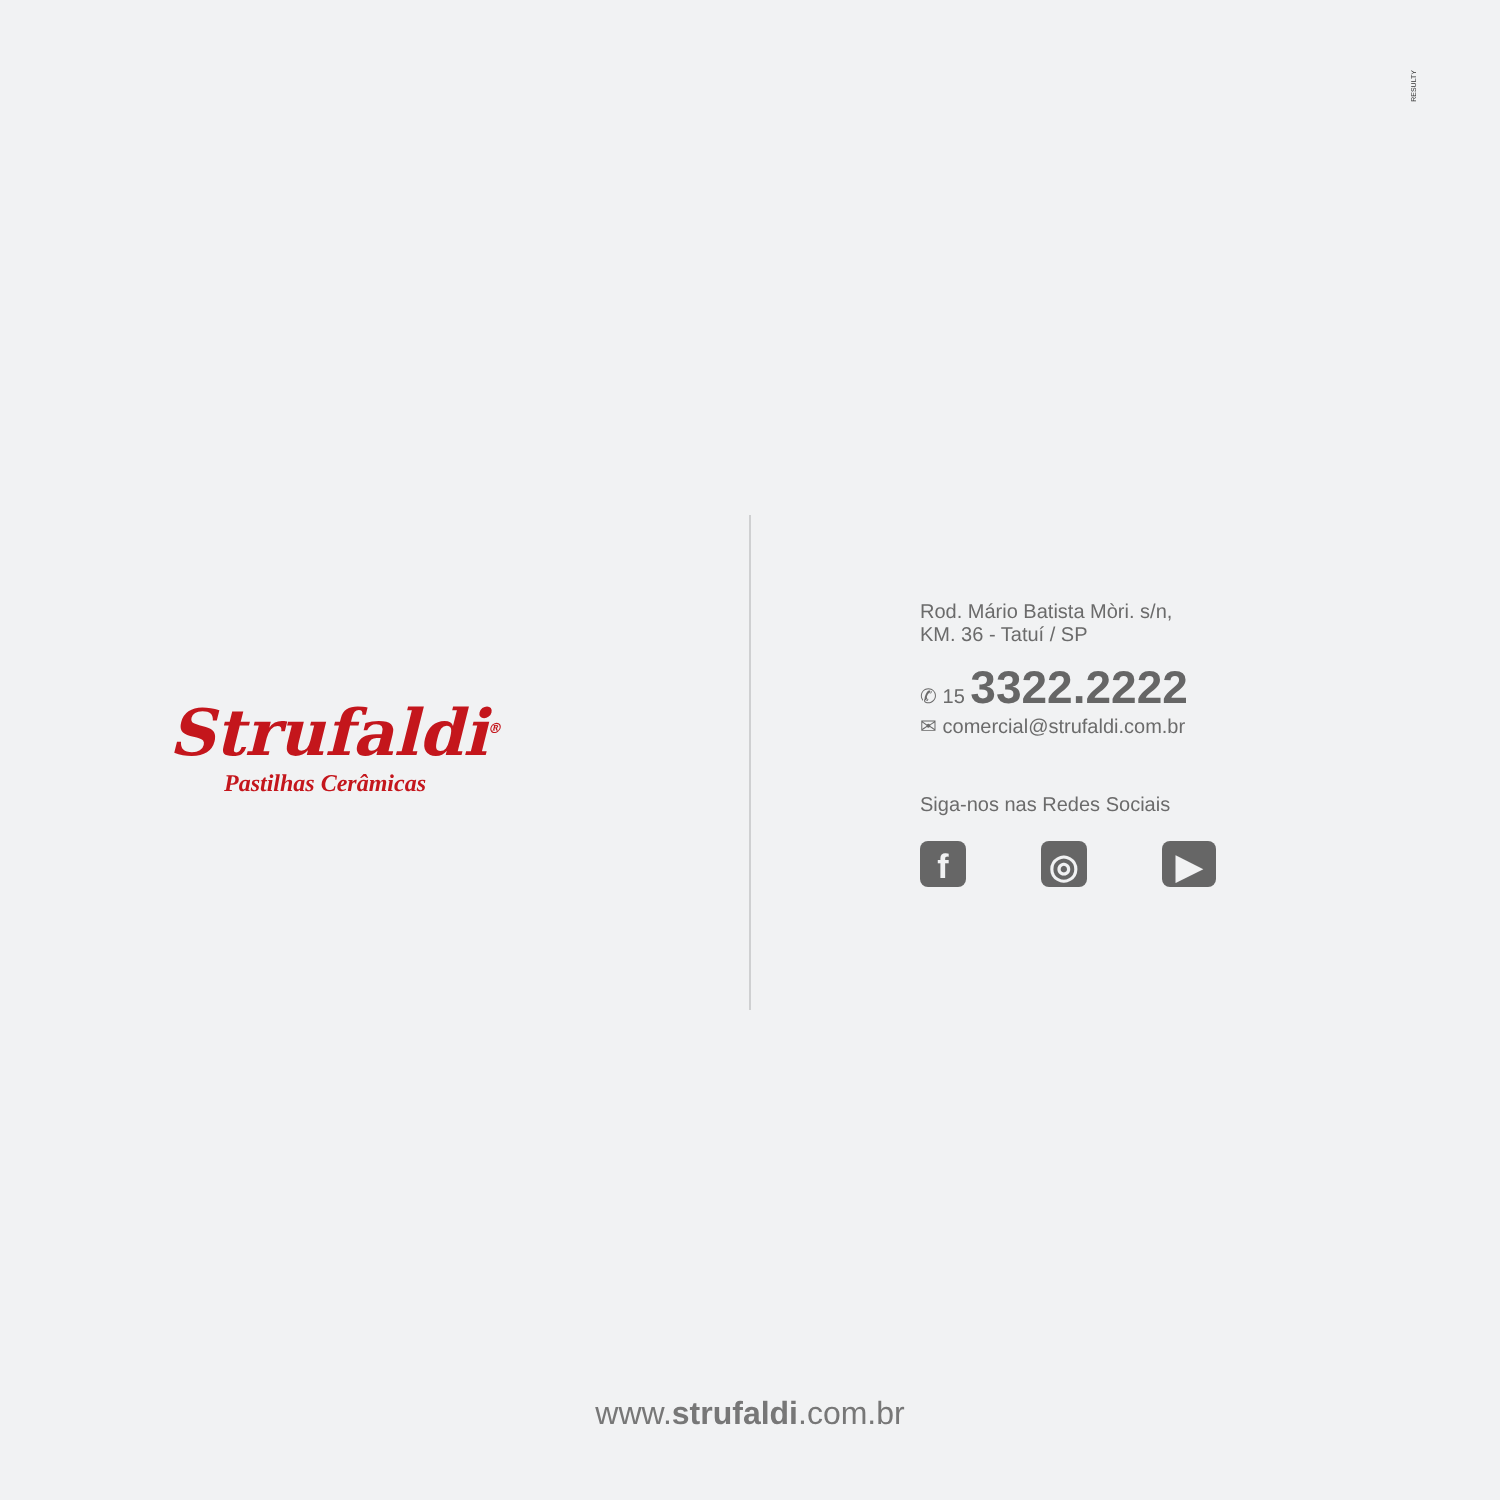RESULTY
Strufaldi<sup>®</sup>
Pastilhas Cerâmicas
Rod. Mário Batista Mòri. s/n,
KM. 36 - Tatuí / SP
✆ 15 3322.2222
✉ comercial@strufaldi.com.br
Siga-nos nas Redes Sociais
f ◎ ▶
www.strufaldi.com.br